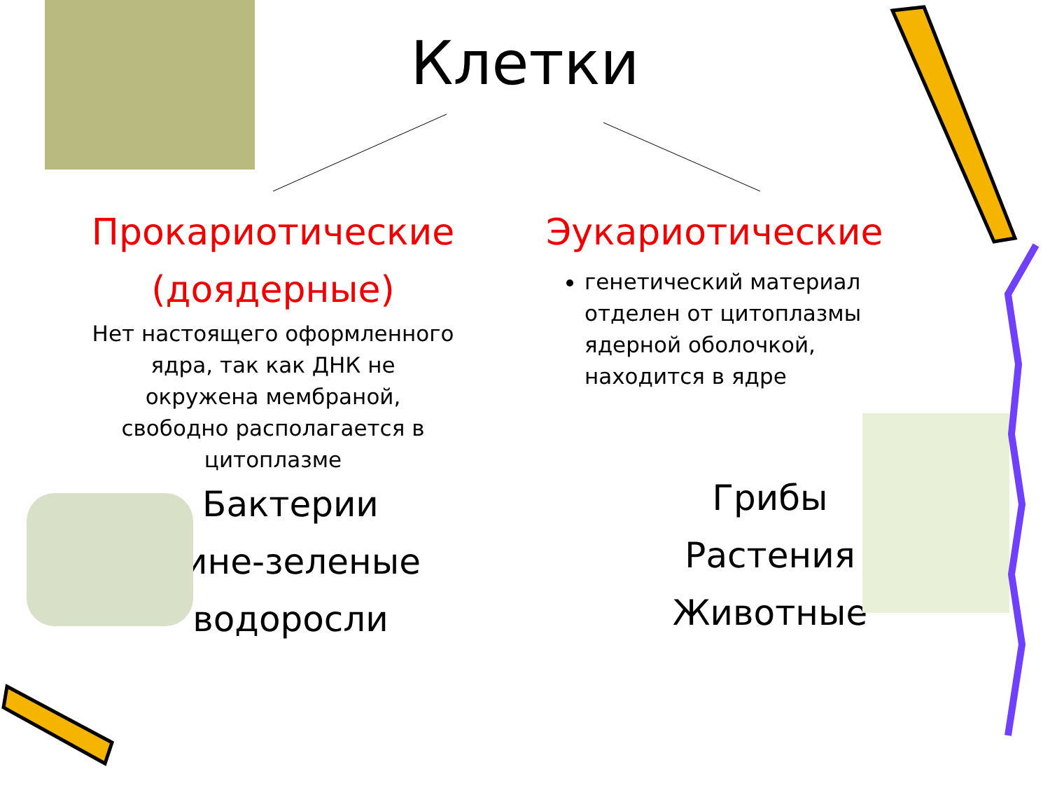Клетки
Прокариотические
(доядерные)
Нет настоящего оформленного
ядра, так как ДНК не
окружена мембраной,
свободно располагается в
цитоплазме
Бактерии
Сине-зеленые
водоросли
Эукариотические
генетический материал отделен от цитоплазмы ядерной оболочкой, находится в ядре
Грибы
Растения
Животные